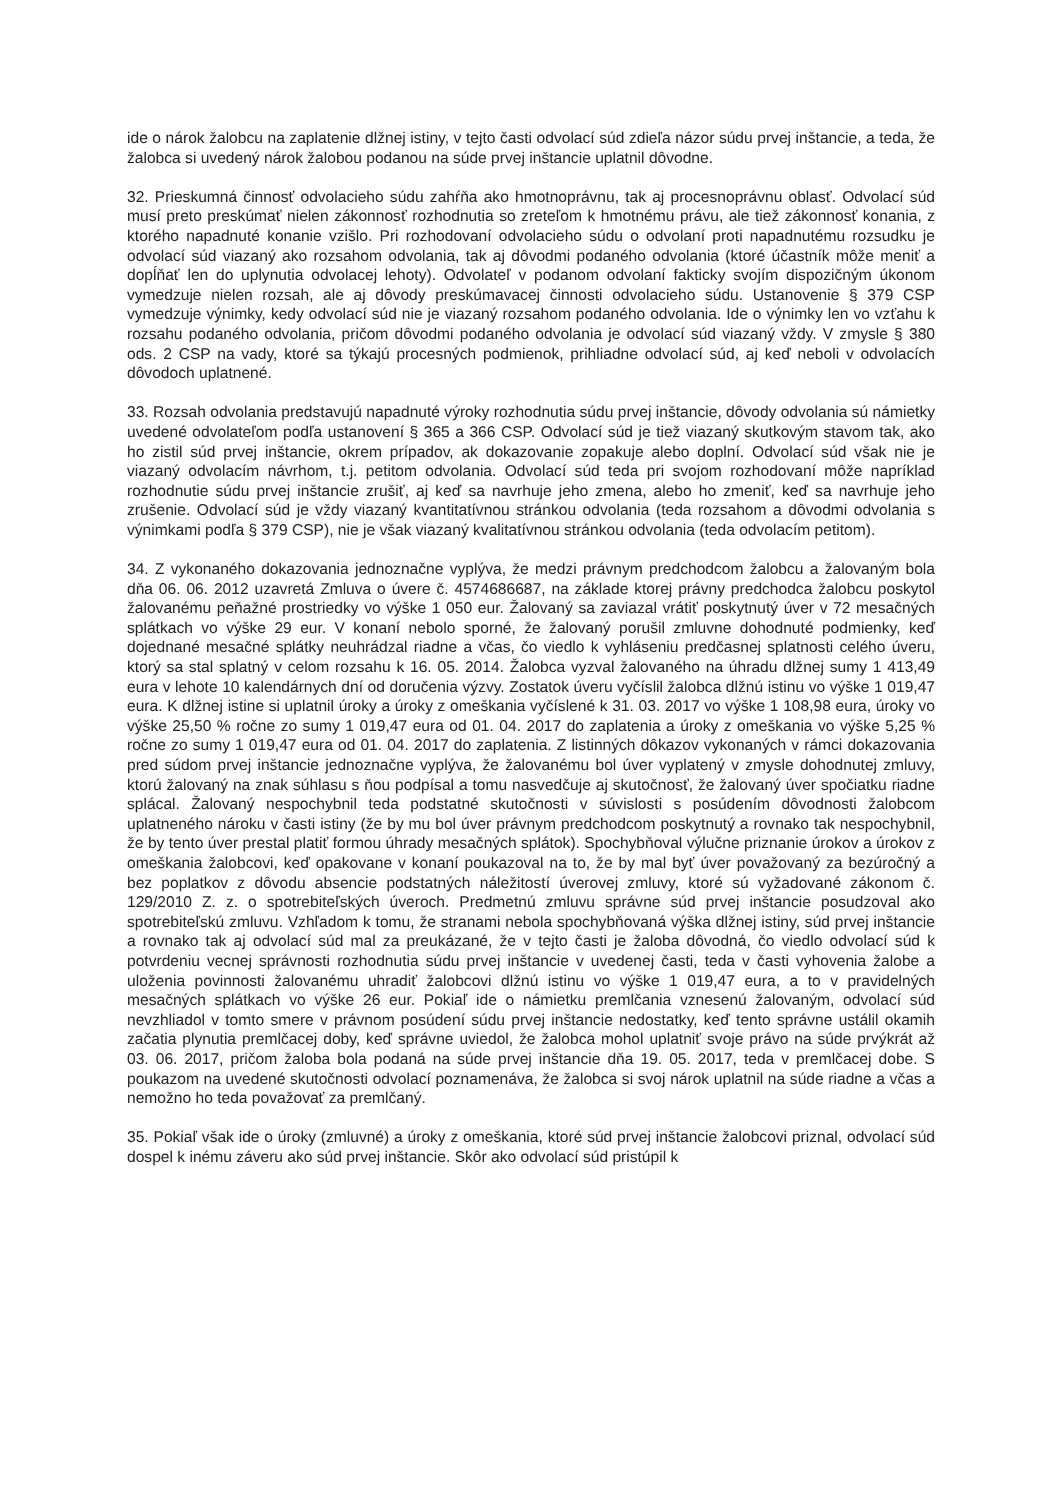ide o nárok žalobcu na zaplatenie dlžnej istiny, v tejto časti odvolací súd zdieľa názor súdu prvej inštancie, a teda, že žalobca si uvedený nárok žalobou podanou na súde prvej inštancie uplatnil dôvodne.
32. Prieskumná činnosť odvolacieho súdu zahŕňa ako hmotnoprávnu, tak aj procesnoprávnu oblasť. Odvolací súd musí preto preskúmať nielen zákonnosť rozhodnutia so zreteľom k hmotnému právu, ale tiež zákonnosť konania, z ktorého napadnuté konanie vzišlo. Pri rozhodovaní odvolacieho súdu o odvolaní proti napadnutému rozsudku je odvolací súd viazaný ako rozsahom odvolania, tak aj dôvodmi podaného odvolania (ktoré účastník môže meniť a dopĺňať len do uplynutia odvolacej lehoty). Odvolateľ v podanom odvolaní fakticky svojím dispozičným úkonom vymedzuje nielen rozsah, ale aj dôvody preskúmavacej činnosti odvolacieho súdu. Ustanovenie § 379 CSP vymedzuje výnimky, kedy odvolací súd nie je viazaný rozsahom podaného odvolania. Ide o výnimky len vo vzťahu k rozsahu podaného odvolania, pričom dôvodmi podaného odvolania je odvolací súd viazaný vždy. V zmysle § 380 ods. 2 CSP na vady, ktoré sa týkajú procesných podmienok, prihliadne odvolací súd, aj keď neboli v odvolacích dôvodoch uplatnené.
33. Rozsah odvolania predstavujú napadnuté výroky rozhodnutia súdu prvej inštancie, dôvody odvolania sú námietky uvedené odvolateľom podľa ustanovení § 365 a 366 CSP. Odvolací súd je tiež viazaný skutkovým stavom tak, ako ho zistil súd prvej inštancie, okrem prípadov, ak dokazovanie zopakuje alebo doplní. Odvolací súd však nie je viazaný odvolacím návrhom, t.j. petitom odvolania. Odvolací súd teda pri svojom rozhodovaní môže napríklad rozhodnutie súdu prvej inštancie zrušiť, aj keď sa navrhuje jeho zmena, alebo ho zmeniť, keď sa navrhuje jeho zrušenie. Odvolací súd je vždy viazaný kvantitatívnou stránkou odvolania (teda rozsahom a dôvodmi odvolania s výnimkami podľa § 379 CSP), nie je však viazaný kvalitatívnou stránkou odvolania (teda odvolacím petitom).
34. Z vykonaného dokazovania jednoznačne vyplýva, že medzi právnym predchodcom žalobcu a žalovaným bola dňa 06. 06. 2012 uzavretá Zmluva o úvere č. 4574686687, na základe ktorej právny predchodca žalobcu poskytol žalovanému peňažné prostriedky vo výške 1 050 eur. Žalovaný sa zaviazal vrátiť poskytnutý úver v 72 mesačných splátkach vo výške 29 eur. V konaní nebolo sporné, že žalovaný porušil zmluvne dohodnuté podmienky, keď dojednané mesačné splátky neuhrádzal riadne a včas, čo viedlo k vyhláseniu predčasnej splatnosti celého úveru, ktorý sa stal splatný v celom rozsahu k 16. 05. 2014. Žalobca vyzval žalovaného na úhradu dlžnej sumy 1 413,49 eura v lehote 10 kalendárnych dní od doručenia výzvy. Zostatok úveru vyčíslil žalobca dlžnú istinu vo výške 1 019,47 eura. K dlžnej istine si uplatnil úroky a úroky z omeškania vyčíslené k 31. 03. 2017 vo výške 1 108,98 eura, úroky vo výške 25,50 % ročne zo sumy 1 019,47 eura od 01. 04. 2017 do zaplatenia a úroky z omeškania vo výške 5,25 % ročne zo sumy 1 019,47 eura od 01. 04. 2017 do zaplatenia. Z listinných dôkazov vykonaných v rámci dokazovania pred súdom prvej inštancie jednoznačne vyplýva, že žalovanému bol úver vyplatený v zmysle dohodnutej zmluvy, ktorú žalovaný na znak súhlasu s ňou podpísal a tomu nasvedčuje aj skutočnosť, že žalovaný úver spočiatku riadne splácal. Žalovaný nespochybnil teda podstatné skutočnosti v súvislosti s posúdením dôvodnosti žalobcom uplatneného nároku v časti istiny (že by mu bol úver právnym predchodcom poskytnutý a rovnako tak nespochybnil, že by tento úver prestal platiť formou úhrady mesačných splátok). Spochybňoval výlučne priznanie úrokov a úrokov z omeškania žalobcovi, keď opakovane v konaní poukazoval na to, že by mal byť úver považovaný za bezúročný a bez poplatkov z dôvodu absencie podstatných náležitostí úverovej zmluvy, ktoré sú vyžadované zákonom č. 129/2010 Z. z. o spotrebiteľských úveroch. Predmetnú zmluvu správne súd prvej inštancie posudzoval ako spotrebiteľskú zmluvu. Vzhľadom k tomu, že stranami nebola spochybňovaná výška dlžnej istiny, súd prvej inštancie a rovnako tak aj odvolací súd mal za preukázané, že v tejto časti je žaloba dôvodná, čo viedlo odvolací súd k potvrdeniu vecnej správnosti rozhodnutia súdu prvej inštancie v uvedenej časti, teda v časti vyhovenia žalobe a uloženia povinnosti žalovanému uhradiť žalobcovi dlžnú istinu vo výške 1 019,47 eura, a to v pravidelných mesačných splátkach vo výške 26 eur. Pokiaľ ide o námietku premlčania vznesenú žalovaným, odvolací súd nevzhliadol v tomto smere v právnom posúdení súdu prvej inštancie nedostatky, keď tento správne ustálil okamih začatia plynutia premlčacej doby, keď správne uviedol, že žalobca mohol uplatniť svoje právo na súde prvýkrát až 03. 06. 2017, pričom žaloba bola podaná na súde prvej inštancie dňa 19. 05. 2017, teda v premlčacej dobe. S poukazom na uvedené skutočnosti odvolací poznamenáva, že žalobca si svoj nárok uplatnil na súde riadne a včas a nemožno ho teda považovať za premlčaný.
35. Pokiaľ však ide o úroky (zmluvné) a úroky z omeškania, ktoré súd prvej inštancie žalobcovi priznal, odvolací súd dospel k inému záveru ako súd prvej inštancie. Skôr ako odvolací súd pristúpil k